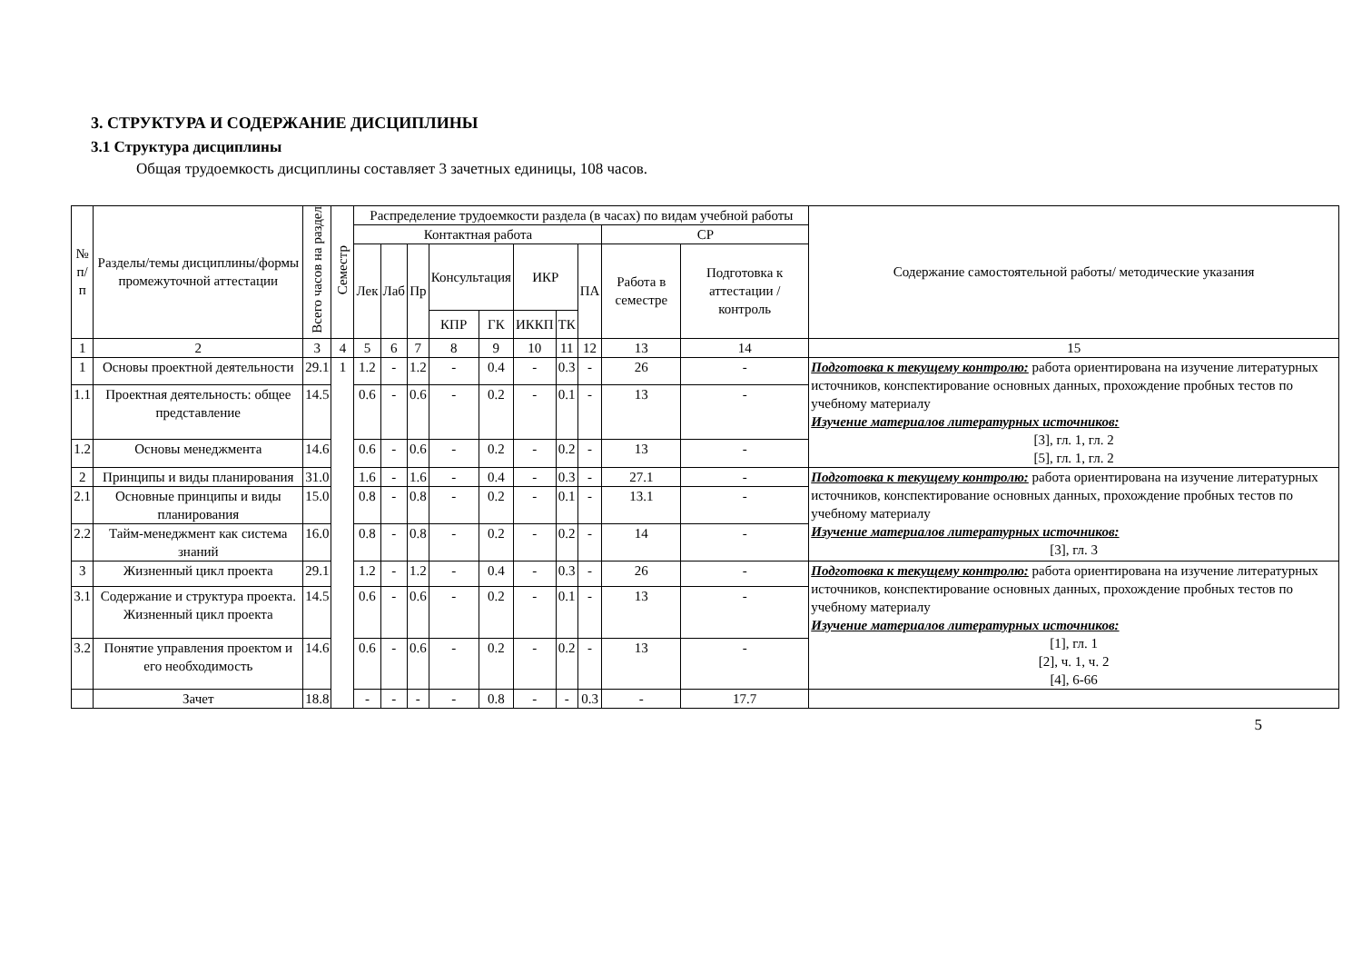3. СТРУКТУРА И СОДЕРЖАНИЕ ДИСЦИПЛИНЫ
3.1 Структура дисциплины
Общая трудоемкость дисциплины составляет 3 зачетных единицы, 108 часов.
| № п/п | Разделы/темы дисциплины/формы промежуточной аттестации | Всего часов на раздел | Семестр | Распределение трудоемкости раздела (в часах) по видам учебной работы | | | | | | | | | | Содержание самостоятельной работы/ методические указания |
| --- | --- | --- | --- | --- | --- | --- | --- | --- | --- | --- | --- | --- | --- | --- |
| | | | | Контактная работа | | | | | | | | СР | | |
| | | | | Лек | Лаб | Пр | Консультация | | ИКР | | ПА | Работа в семестре | Подготовка к аттестации /контроль | |
| | | | | | | | КПР | ГК | ИККП | ТК | | | | |
| 1 | 2 | 3 | 4 | 5 | 6 | 7 | 8 | 9 | 10 | 11 | 12 | 13 | 14 | 15 |
| 1 | Основы проектной деятельности | 29.1 | 1 | 1.2 | - | 1.2 | - | 0.4 | - | 0.3 | - | 26 | - | Подготовка к текущему контролю: работа ориентирована на изучение литературных источников, конспектирование основных данных, прохождение пробных тестов по учебному материалу Изучение материалов литературных источников: [3], гл. 1, гл. 2 [5], гл. 1, гл. 2 |
| 1.1 | Проектная деятельность: общее представление | 14.5 | | 0.6 | - | 0.6 | - | 0.2 | - | 0.1 | - | 13 | - | |
| 1.2 | Основы менеджмента | 14.6 | | 0.6 | - | 0.6 | - | 0.2 | - | 0.2 | - | 13 | - | |
| 2 | Принципы и виды планирования | 31.0 | | 1.6 | - | 1.6 | - | 0.4 | - | 0.3 | - | 27.1 | - | Подготовка к текущему контролю: работа ориентирована на изучение литературных источников, конспектирование основных данных, прохождение пробных тестов по учебному материалу Изучение материалов литературных источников: [3], гл. 3 |
| 2.1 | Основные принципы и виды планирования | 15.0 | | 0.8 | - | 0.8 | - | 0.2 | - | 0.1 | - | 13.1 | - | |
| 2.2 | Тайм-менеджмент как система знаний | 16.0 | | 0.8 | - | 0.8 | - | 0.2 | - | 0.2 | - | 14 | - | |
| 3 | Жизненный цикл проекта | 29.1 | | 1.2 | - | 1.2 | - | 0.4 | - | 0.3 | - | 26 | - | Подготовка к текущему контролю: работа ориентирована на изучение литературных источников, конспектирование основных данных, прохождение пробных тестов по учебному материалу Изучение материалов литературных источников: [1], гл. 1 [2], ч. 1, ч. 2 [4], 6-66 |
| 3.1 | Содержание и структура проекта. Жизненный цикл проекта | 14.5 | | 0.6 | - | 0.6 | - | 0.2 | - | 0.1 | - | 13 | - | |
| 3.2 | Понятие управления проектом и его необходимость | 14.6 | | 0.6 | - | 0.6 | - | 0.2 | - | 0.2 | - | 13 | - | |
| | Зачет | 18.8 | | - | - | - | - | 0.8 | - | - | 0.3 | - | 17.7 | |
5